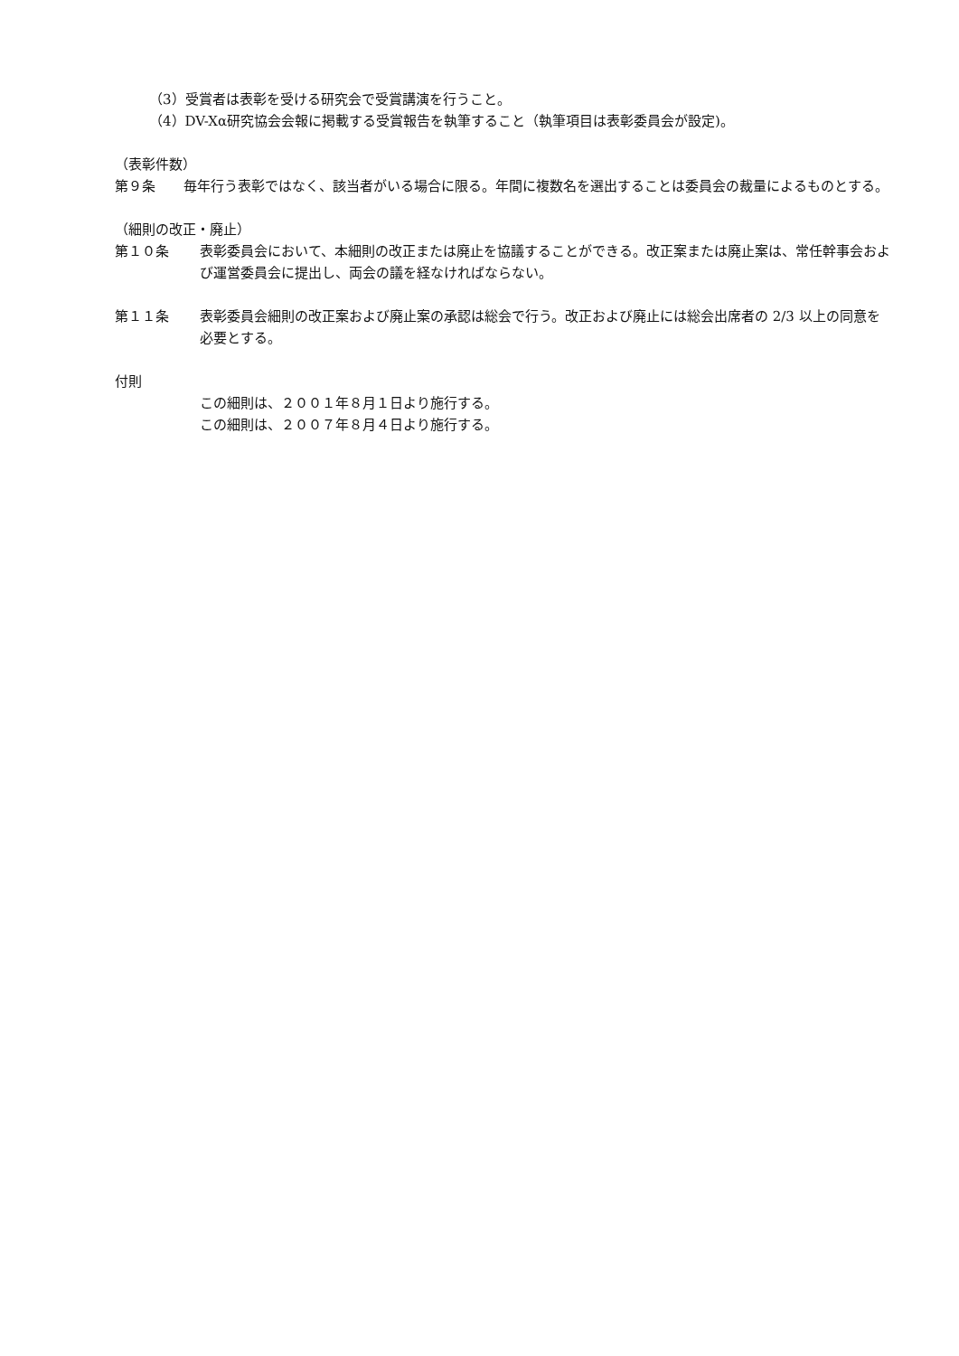（3）受賞者は表彰を受ける研究会で受賞講演を行うこと。
（4）DV-Xα研究協会会報に掲載する受賞報告を執筆すること（執筆項目は表彰委員会が設定)。
（表彰件数）
第９条 毎年行う表彰ではなく、該当者がいる場合に限る。年間に複数名を選出することは委員会の裁量によるものとする。
（細則の改正・廃止）
第１０条 表彰委員会において、本細則の改正または廃止を協議することができる。改正案または廃止案は、常任幹事会および運営委員会に提出し、両会の議を経なければならない。
第１１条 表彰委員会細則の改正案および廃止案の承認は総会で行う。改正および廃止には総会出席者の 2/3 以上の同意を必要とする。
付則
この細則は、２００１年８月１日より施行する。
この細則は、２００７年８月４日より施行する。